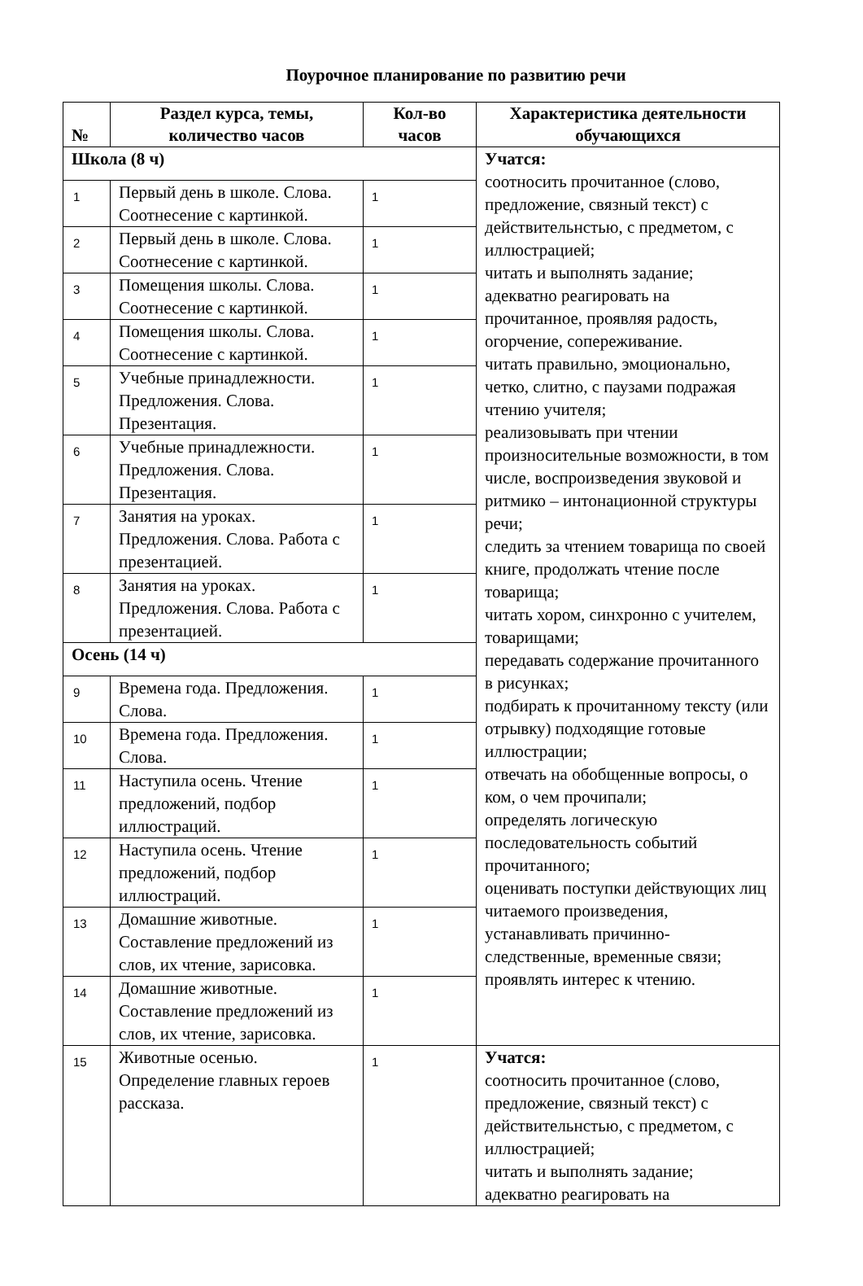Поурочное планирование по развитию речи
| № | Раздел курса, темы, количество часов | Кол-во часов | Характеристика деятельности обучающихся |
| --- | --- | --- | --- |
| Школа (8 ч) | | | Учатся: соотносить прочитанное (слово, предложение, связный текст) с действительнстью, с предметом, с иллюстрацией; читать и выполнять задание; адекватно реагировать на прочитанное, проявляя радость, огорчение, сопереживание. читать правильно, эмоционально, четко, слитно, с паузами подражая чтению учителя; реализовывать при чтении произносительные возможности, в том числе, воспроизведения звуковой и ритмико – интонационной структуры речи; следить за чтением товарища по своей книге, продолжать чтение после товарища; читать хором, синхронно с учителем, товарищами; передавать содержание прочитанного в рисунках; подбирать к прочитанному тексту (или отрывку) подходящие готовые иллюстрации; отвечать на обобщенные вопросы, о ком, о чем прочипали; определять логическую последовательность событий прочитанного; оценивать поступки действующих лиц читаемого произведения, устанавливать причинно-следственные, временные связи; проявлять интерес к чтению. |
| 1 | Первый день в школе. Слова. Соотнесение с картинкой. | 1 | |
| 2 | Первый день в школе. Слова. Соотнесение с картинкой. | 1 | |
| 3 | Помещения школы. Слова. Соотнесение с картинкой. | 1 | |
| 4 | Помещения школы. Слова. Соотнесение с картинкой. | 1 | |
| 5 | Учебные принадлежности. Предложения. Слова. Презентация. | 1 | |
| 6 | Учебные принадлежности. Предложения. Слова. Презентация. | 1 | |
| 7 | Занятия на уроках. Предложения. Слова. Работа с презентацией. | 1 | |
| 8 | Занятия на уроках. Предложения. Слова. Работа с презентацией. | 1 | |
| Осень (14 ч) | | | |
| 9 | Времена года. Предложения. Слова. | 1 | |
| 10 | Времена года. Предложения. Слова. | 1 | |
| 11 | Наступила осень. Чтение предложений, подбор иллюстраций. | 1 | |
| 12 | Наступила осень. Чтение предложений, подбор иллюстраций. | 1 | |
| 13 | Домашние животные. Составление предложений из слов, их чтение, зарисовка. | 1 | |
| 14 | Домашние животные. Составление предложений из слов, их чтение, зарисовка. | 1 | |
| 15 | Животные осенью. Определение главных героев рассказа. | 1 | Учатся: соотносить прочитанное (слово, предложение, связный текст) с действительнстью, с предметом, с иллюстрацией; читать и выполнять задание; адекватно реагировать на |